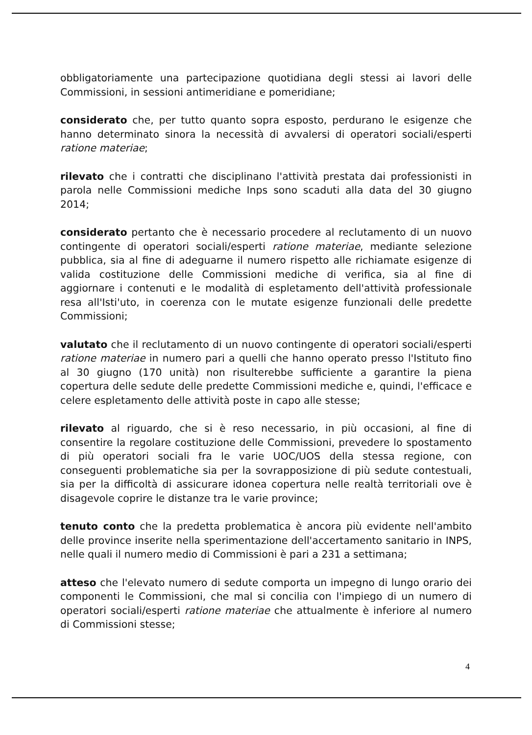obbligatoriamente una partecipazione quotidiana degli stessi ai lavori delle Commissioni, in sessioni antimeridiane e pomeridiane;
considerato che, per tutto quanto sopra esposto, perdurano le esigenze che hanno determinato sinora la necessità di avvalersi di operatori sociali/esperti ratione materiae;
rilevato che i contratti che disciplinano l'attività prestata dai professionisti in parola nelle Commissioni mediche Inps sono scaduti alla data del 30 giugno 2014;
considerato pertanto che è necessario procedere al reclutamento di un nuovo contingente di operatori sociali/esperti ratione materiae, mediante selezione pubblica, sia al fine di adeguarne il numero rispetto alle richiamate esigenze di valida costituzione delle Commissioni mediche di verifica, sia al fine di aggiornare i contenuti e le modalità di espletamento dell'attività professionale resa all'Isti'uto, in coerenza con le mutate esigenze funzionali delle predette Commissioni;
valutato che il reclutamento di un nuovo contingente di operatori sociali/esperti ratione materiae in numero pari a quelli che hanno operato presso l'Istituto fino al 30 giugno (170 unità) non risulterebbe sufficiente a garantire la piena copertura delle sedute delle predette Commissioni mediche e, quindi, l'efficace e celere espletamento delle attività poste in capo alle stesse;
rilevato al riguardo, che si è reso necessario, in più occasioni, al fine di consentire la regolare costituzione delle Commissioni, prevedere lo spostamento di più operatori sociali fra le varie UOC/UOS della stessa regione, con conseguenti problematiche sia per la sovrapposizione di più sedute contestuali, sia per la difficoltà di assicurare idonea copertura nelle realtà territoriali ove è disagevole coprire le distanze tra le varie province;
tenuto conto che la predetta problematica è ancora più evidente nell'ambito delle province inserite nella sperimentazione dell'accertamento sanitario in INPS, nelle quali il numero medio di Commissioni è pari a 231 a settimana;
atteso che l'elevato numero di sedute comporta un impegno di lungo orario dei componenti le Commissioni, che mal si concilia con l'impiego di un numero di operatori sociali/esperti ratione materiae che attualmente è inferiore al numero di Commissioni stesse;
4